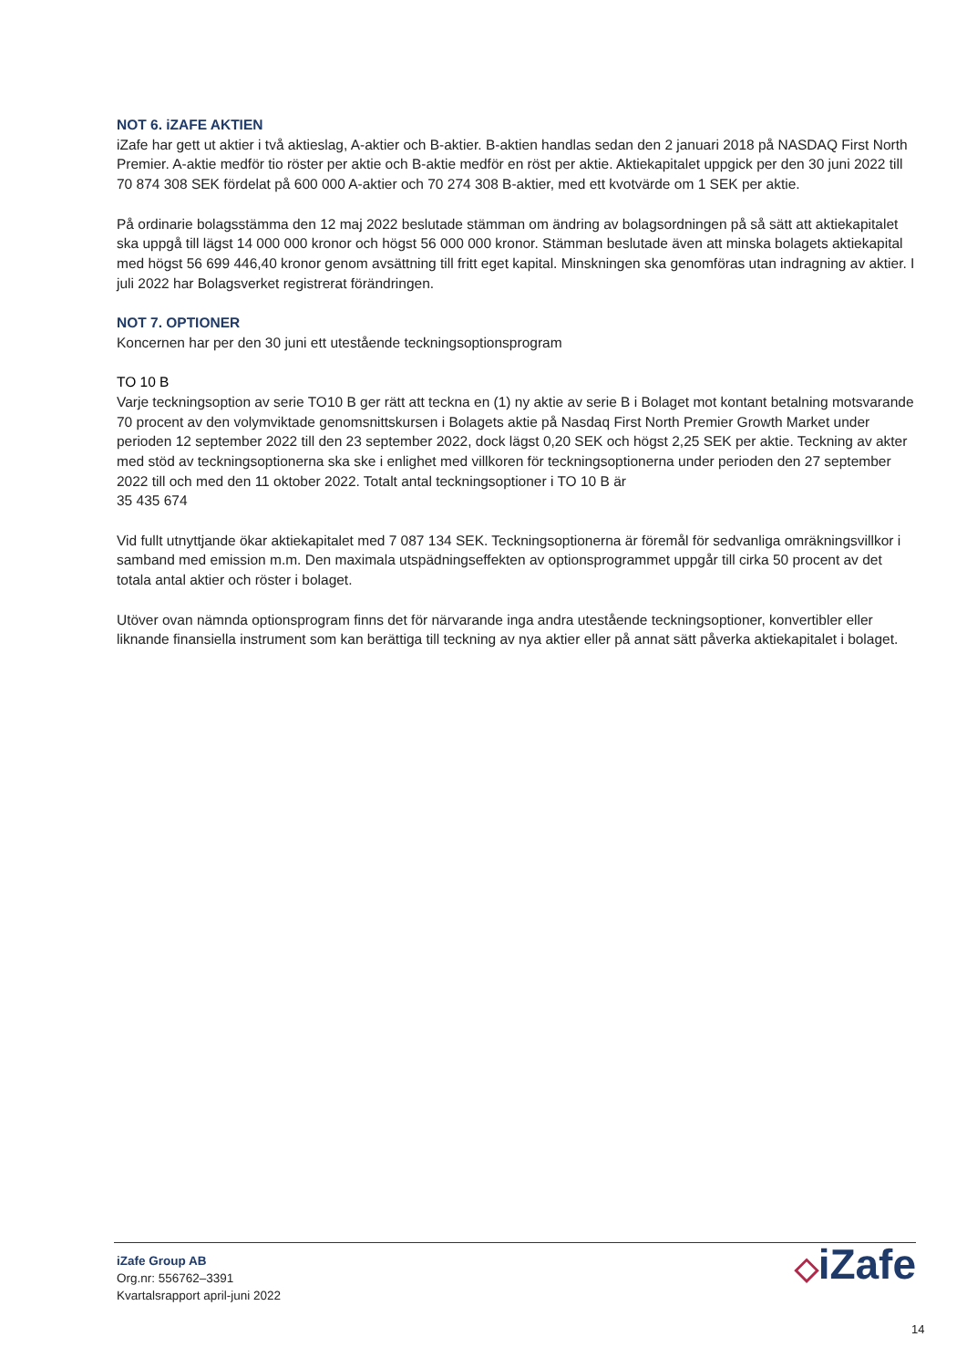NOT 6. iZAFE AKTIEN
iZafe har gett ut aktier i två aktieslag, A-aktier och B-aktier. B-aktien handlas sedan den 2 januari 2018 på NASDAQ First North Premier. A-aktie medför tio röster per aktie och B-aktie medför en röst per aktie. Aktiekapitalet uppgick per den 30 juni 2022 till 70 874 308 SEK fördelat på 600 000 A-aktier och 70 274 308 B-aktier, med ett kvotvärde om 1 SEK per aktie.
På ordinarie bolagsstämma den 12 maj 2022 beslutade stämman om ändring av bolagsordningen på så sätt att aktiekapitalet ska uppgå till lägst 14 000 000 kronor och högst 56 000 000 kronor. Stämman beslutade även att minska bolagets aktiekapital med högst 56 699 446,40 kronor genom avsättning till fritt eget kapital. Minskningen ska genomföras utan indragning av aktier. I juli 2022 har Bolagsverket registrerat förändringen.
NOT 7. OPTIONER
Koncernen har per den 30 juni ett utestående teckningsoptionsprogram
TO 10 B
Varje teckningsoption av serie TO10 B ger rätt att teckna en (1) ny aktie av serie B i Bolaget mot kontant betalning motsvarande 70 procent av den volymviktade genomsnittskursen i Bolagets aktie på Nasdaq First North Premier Growth Market under perioden 12 september 2022 till den 23 september 2022, dock lägst 0,20 SEK och högst 2,25 SEK per aktie. Teckning av akter med stöd av teckningsoptionerna ska ske i enlighet med villkoren för teckningsoptionerna under perioden den 27 september 2022 till och med den 11 oktober 2022. Totalt antal teckningsoptioner i TO 10 B är
35 435 674
Vid fullt utnyttjande ökar aktiekapitalet med 7 087 134 SEK. Teckningsoptionerna är föremål för sedvanliga omräkningsvillkor i samband med emission m.m. Den maximala utspädningseffekten av optionsprogrammet uppgår till cirka 50 procent av det totala antal aktier och röster i bolaget.
Utöver ovan nämnda optionsprogram finns det för närvarande inga andra utestående teckningsoptioner, konvertibler eller liknande finansiella instrument som kan berättiga till teckning av nya aktier eller på annat sätt påverka aktiekapitalet i bolaget.
iZafe Group AB
Org.nr: 556762–3391
Kvartalsrapport april-juni 2022
◇iZafe
14